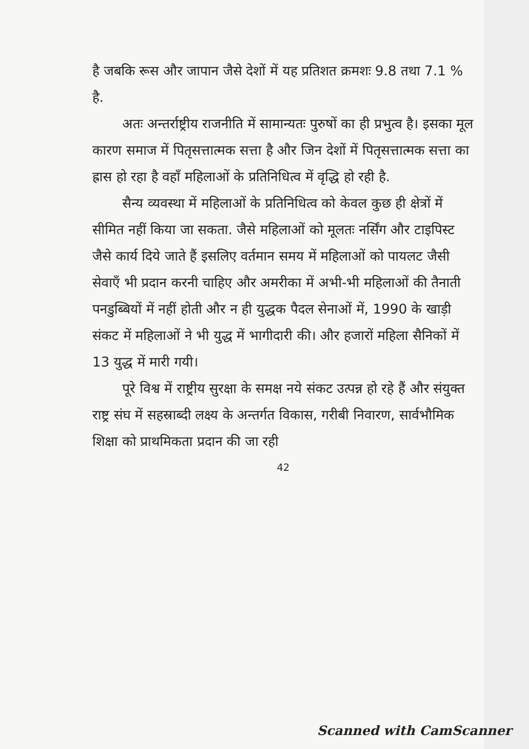है जबकि रूस और जापान जैसे देशों में यह प्रतिशत क्रमशः 9.8 तथा 7.1 % है.
अतः अन्तर्राष्ट्रीय राजनीति में सामान्यतः पुरुषों का ही प्रभुत्व है। इसका मूल कारण समाज में पितृसत्तात्मक सत्ता है और जिन देशों में पितृसत्तात्मक सत्ता का ह्रास हो रहा है वहाँ महिलाओं के प्रतिनिधित्व में वृद्धि हो रही है.
सैन्य व्यवस्था में महिलाओं के प्रतिनिधित्व को केवल कुछ ही क्षेत्रों में सीमित नहीं किया जा सकता. जैसे महिलाओं को मूलतः नर्सिंग और टाइपिस्ट जैसे कार्य दिये जाते हैं इसलिए वर्तमान समय में महिलाओं को पायलट जैसी सेवाएँ भी प्रदान करनी चाहिए और अमरीका में अभी-भी महिलाओं की तैनाती पनडुब्बियों में नहीं होती और न ही युद्धक पैदल सेनाओं में, 1990 के खाड़ी संकट में महिलाओं ने भी युद्ध में भागीदारी की। और हजारों महिला सैनिकों में 13 युद्ध में मारी गयी।
पूरे विश्व में राष्ट्रीय सुरक्षा के समक्ष नये संकट उत्पन्न हो रहे हैं और संयुक्त राष्ट्र संघ में सहस्राब्दी लक्ष्य के अन्तर्गत विकास, गरीबी निवारण, सार्वभौमिक शिक्षा को प्राथमिकता प्रदान की जा रही
42
Scanned with CamScanner